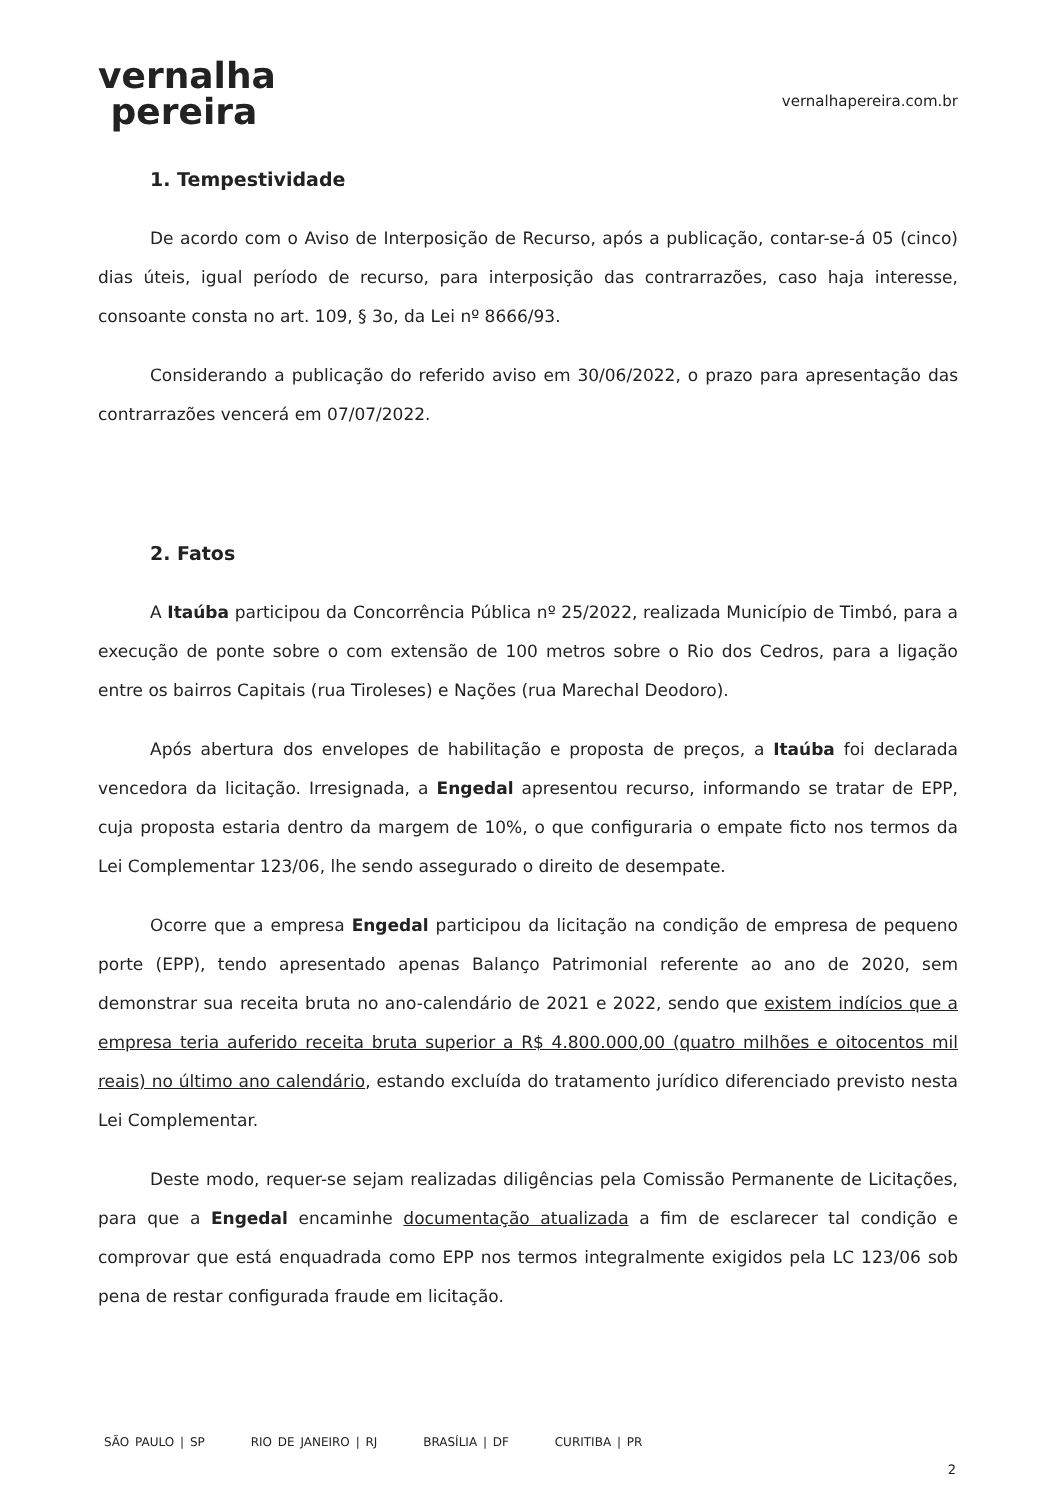vernalha
pereira
vernalhapereira.com.br
1. Tempestividade
De acordo com o Aviso de Interposição de Recurso, após a publicação, contar-se-á 05 (cinco) dias úteis, igual período de recurso, para interposição das contrarrazões, caso haja interesse, consoante consta no art. 109, § 3o, da Lei nº 8666/93.
Considerando a publicação do referido aviso em 30/06/2022, o prazo para apresentação das contrarrazões vencerá em 07/07/2022.
2. Fatos
A Itaúba participou da Concorrência Pública nº 25/2022, realizada Município de Timbó, para a execução de ponte sobre o com extensão de 100 metros sobre o Rio dos Cedros, para a ligação entre os bairros Capitais (rua Tiroleses) e Nações (rua Marechal Deodoro).
Após abertura dos envelopes de habilitação e proposta de preços, a Itaúba foi declarada vencedora da licitação. Irresignada, a Engedal apresentou recurso, informando se tratar de EPP, cuja proposta estaria dentro da margem de 10%, o que configuraria o empate ficto nos termos da Lei Complementar 123/06, lhe sendo assegurado o direito de desempate.
Ocorre que a empresa Engedal participou da licitação na condição de empresa de pequeno porte (EPP), tendo apresentado apenas Balanço Patrimonial referente ao ano de 2020, sem demonstrar sua receita bruta no ano-calendário de 2021 e 2022, sendo que existem indícios que a empresa teria auferido receita bruta superior a R$ 4.800.000,00 (quatro milhões e oitocentos mil reais) no último ano calendário, estando excluída do tratamento jurídico diferenciado previsto nesta Lei Complementar.
Deste modo, requer-se sejam realizadas diligências pela Comissão Permanente de Licitações, para que a Engedal encaminhe documentação atualizada a fim de esclarecer tal condição e comprovar que está enquadrada como EPP nos termos integralmente exigidos pela LC 123/06 sob pena de restar configurada fraude em licitação.
SÃO PAULO | SP RIO DE JANEIRO | RJ BRASÍLIA | DF CURITIBA | PR
2